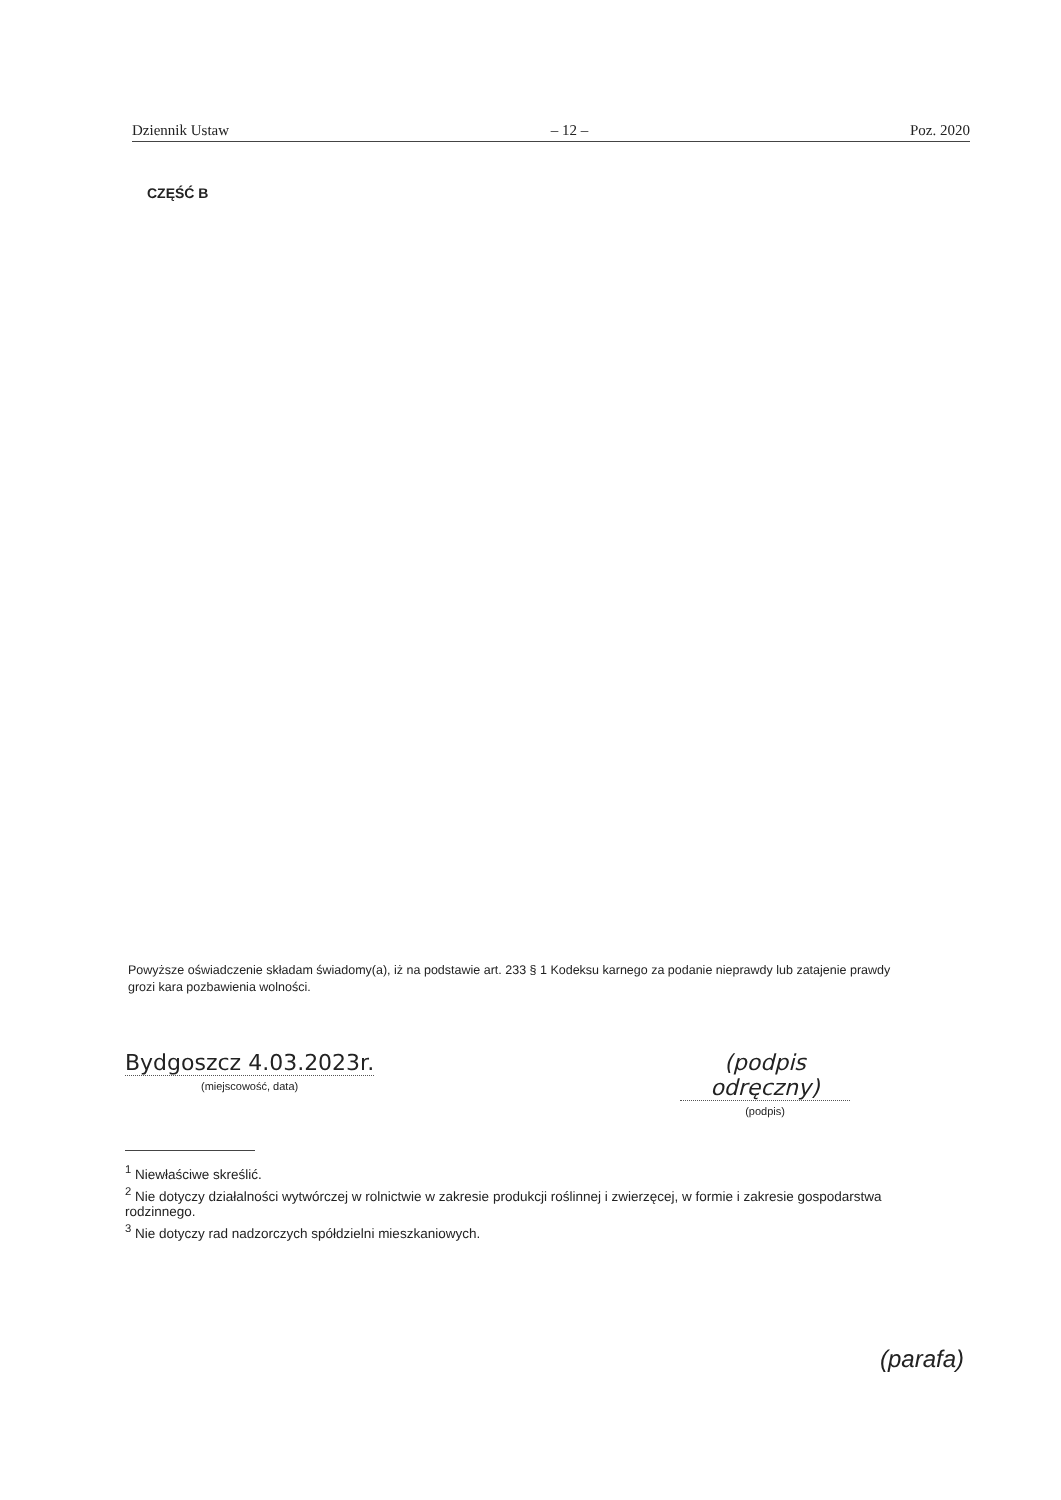Dziennik Ustaw – 12 – Poz. 2020
CZĘŚĆ B
Powyższe oświadczenie składam świadomy(a), iż na podstawie art. 233 § 1 Kodeksu karnego za podanie nieprawdy lub zatajenie prawdy grozi kara pozbawienia wolności.
Bydgoszcz 4.03.2023r.
(miejscowość, data)
(podpis odręczny)
(podpis)
<sup>1</sup> Niewłaściwe skreślić.
<sup>2</sup> Nie dotyczy działalności wytwórczej w rolnictwie w zakresie produkcji roślinnej i zwierzęcej, w formie i zakresie gospodarstwa rodzinnego.
<sup>3</sup> Nie dotyczy rad nadzorczych spółdzielni mieszkaniowych.
(parafa)